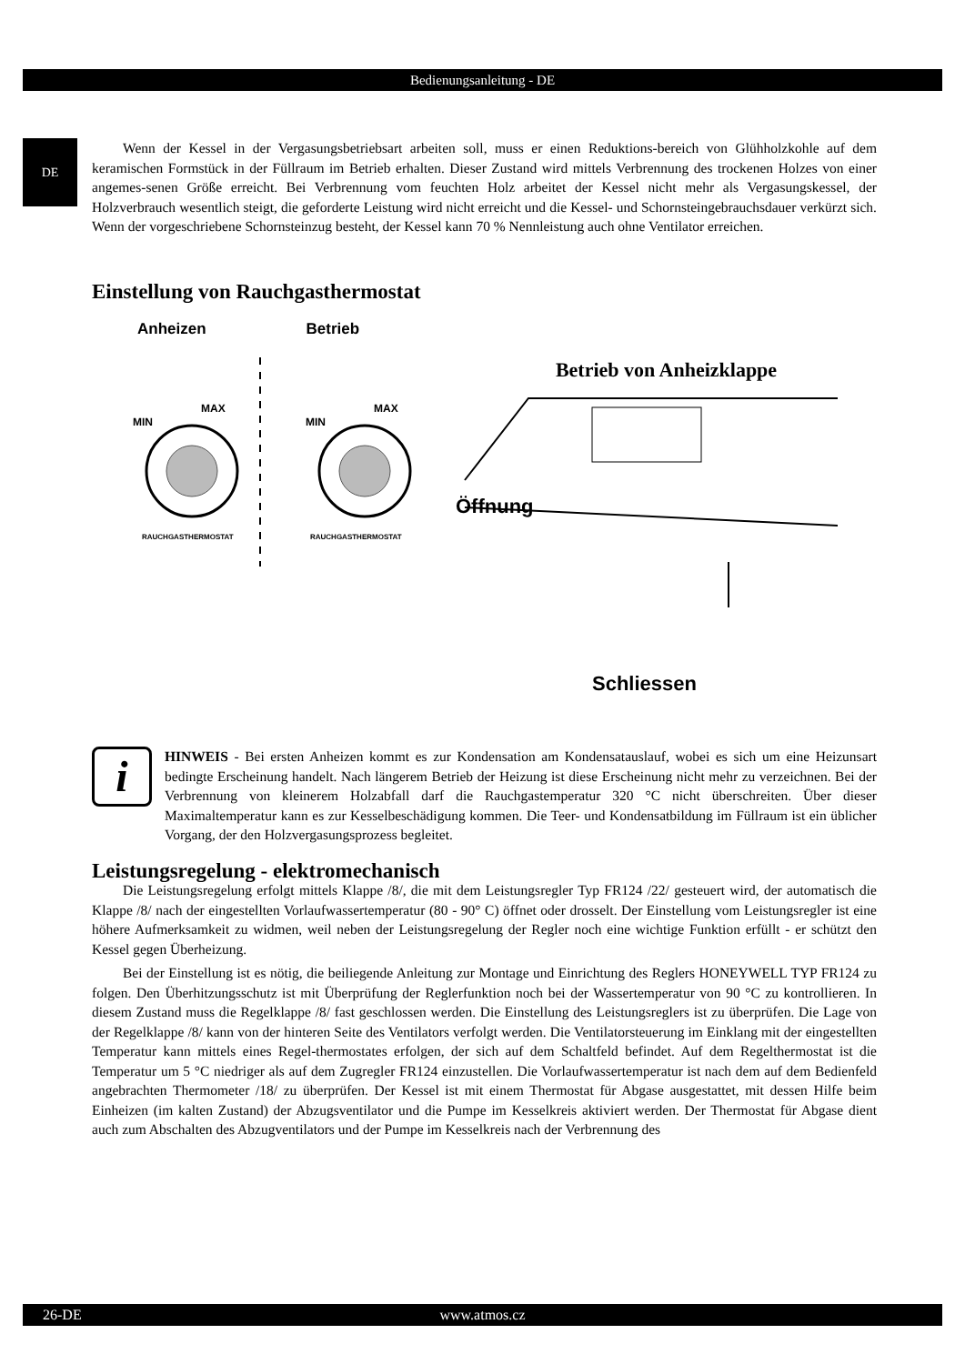Bedienungsanleitung - DE
DE
Wenn der Kessel in der Vergasungsbetriebsart arbeiten soll, muss er einen Reduktions-bereich von Glühholzkohle auf dem keramischen Formstück in der Füllraum im Betrieb erhalten. Dieser Zustand wird mittels Verbrennung des trockenen Holzes von einer angemes-senen Größe erreicht. Bei Verbrennung vom feuchten Holz arbeitet der Kessel nicht mehr als Vergasungskessel, der Holzverbrauch wesentlich steigt, die geforderte Leistung wird nicht erreicht und die Kessel- und Schornsteingebrauchsdauer verkürzt sich. Wenn der vorgeschriebene Schornsteinzug besteht, der Kessel kann 70 % Nennleistung auch ohne Ventilator erreichen.
Einstellung von Rauchgasthermostat
Anheizen Betrieb
MIN
MAX
MIN
MAX
RAUCHGASTHERMOSTAT
RAUCHGASTHERMOSTAT
Betrieb von Anheizklappe
Öffnung
Schliessen
i
HINWEIS - Bei ersten Anheizen kommt es zur Kondensation am Kondensatauslauf, wobei es sich um eine Heizunsart bedingte Erscheinung handelt. Nach längerem Betrieb der Heizung ist diese Erscheinung nicht mehr zu verzeichnen. Bei der Verbrennung von kleinerem Holzabfall darf die Rauchgastemperatur 320 °C nicht überschreiten. Über dieser Maximaltemperatur kann es zur Kesselbeschädigung kommen. Die Teer- und Kondensatbildung im Füllraum ist ein üblicher Vorgang, der den Holzvergasungsprozess begleitet.
Leistungsregelung - elektromechanisch
Die Leistungsregelung erfolgt mittels Klappe /8/, die mit dem Leistungsregler Typ FR124 /22/ gesteuert wird, der automatisch die Klappe /8/ nach der eingestellten Vorlaufwassertemperatur (80 - 90° C) öffnet oder drosselt. Der Einstellung vom Leistungsregler ist eine höhere Aufmerksamkeit zu widmen, weil neben der Leistungsregelung der Regler noch eine wichtige Funktion erfüllt - er schützt den Kessel gegen Überheizung.
Bei der Einstellung ist es nötig, die beiliegende Anleitung zur Montage und Einrichtung des Reglers HONEYWELL TYP FR124 zu folgen. Den Überhitzungsschutz ist mit Überprüfung der Reglerfunktion noch bei der Wassertemperatur von 90 °C zu kontrollieren. In diesem Zustand muss die Regelklappe /8/ fast geschlossen werden. Die Einstellung des Leistungsreglers ist zu überprüfen. Die Lage von der Regelklappe /8/ kann von der hinteren Seite des Ventilators verfolgt werden. Die Ventilatorsteuerung im Einklang mit der eingestellten Temperatur kann mittels eines Regel-thermostates erfolgen, der sich auf dem Schaltfeld befindet. Auf dem Regelthermostat ist die Temperatur um 5 °C niedriger als auf dem Zugregler FR124 einzustellen. Die Vorlaufwassertemperatur ist nach dem auf dem Bedienfeld angebrachten Thermometer /18/ zu überprüfen. Der Kessel ist mit einem Thermostat für Abgase ausgestattet, mit dessen Hilfe beim Einheizen (im kalten Zustand) der Abzugsventilator und die Pumpe im Kesselkreis aktiviert werden. Der Thermostat für Abgase dient auch zum Abschalten des Abzugventilators und der Pumpe im Kesselkreis nach der Verbrennung des
26-DE
www.atmos.cz